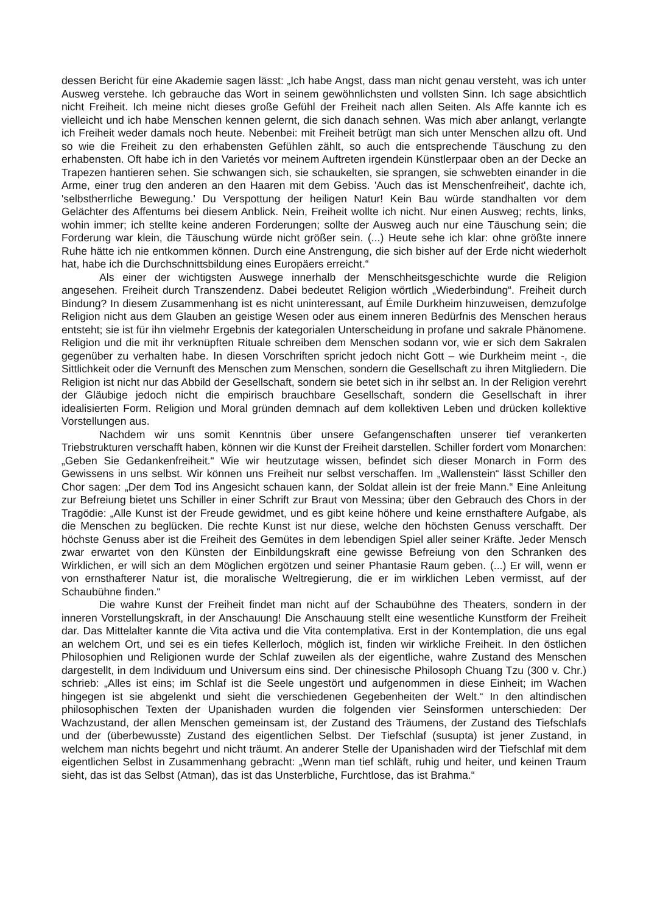dessen Bericht für eine Akademie sagen lässt: „Ich habe Angst, dass man nicht genau versteht, was ich unter Ausweg verstehe. Ich gebrauche das Wort in seinem gewöhnlichsten und vollsten Sinn. Ich sage absichtlich nicht Freiheit. Ich meine nicht dieses große Gefühl der Freiheit nach allen Seiten. Als Affe kannte ich es vielleicht und ich habe Menschen kennen gelernt, die sich danach sehnen. Was mich aber anlangt, verlangte ich Freiheit weder damals noch heute. Nebenbei: mit Freiheit betrügt man sich unter Menschen allzu oft. Und so wie die Freiheit zu den erhabensten Gefühlen zählt, so auch die entsprechende Täuschung zu den erhabensten. Oft habe ich in den Varietés vor meinem Auftreten irgendein Künstlerpaar oben an der Decke an Trapezen hantieren sehen. Sie schwangen sich, sie schaukelten, sie sprangen, sie schwebten einander in die Arme, einer trug den anderen an den Haaren mit dem Gebiss. 'Auch das ist Menschenfreiheit', dachte ich, 'selbstherrliche Bewegung.' Du Verspottung der heiligen Natur! Kein Bau würde standhalten vor dem Gelächter des Affentums bei diesem Anblick. Nein, Freiheit wollte ich nicht. Nur einen Ausweg; rechts, links, wohin immer; ich stellte keine anderen Forderungen; sollte der Ausweg auch nur eine Täuschung sein; die Forderung war klein, die Täuschung würde nicht größer sein. (...) Heute sehe ich klar: ohne größte innere Ruhe hätte ich nie entkommen können. Durch eine Anstrengung, die sich bisher auf der Erde nicht wiederholt hat, habe ich die Durchschnittsbildung eines Europäers erreicht.“
Als einer der wichtigsten Auswege innerhalb der Menschheitsgeschichte wurde die Religion angesehen. Freiheit durch Transzendenz. Dabei bedeutet Religion wörtlich „Wiederbindung“. Freiheit durch Bindung? In diesem Zusammenhang ist es nicht uninteressant, auf Émile Durkheim hinzuweisen, demzufolge Religion nicht aus dem Glauben an geistige Wesen oder aus einem inneren Bedürfnis des Menschen heraus entsteht; sie ist für ihn vielmehr Ergebnis der kategorialen Unterscheidung in profane und sakrale Phänomene. Religion und die mit ihr verknüpften Rituale schreiben dem Menschen sodann vor, wie er sich dem Sakralen gegenüber zu verhalten habe. In diesen Vorschriften spricht jedoch nicht Gott – wie Durkheim meint -, die Sittlichkeit oder die Vernunft des Menschen zum Menschen, sondern die Gesellschaft zu ihren Mitgliedern. Die Religion ist nicht nur das Abbild der Gesellschaft, sondern sie betet sich in ihr selbst an. In der Religion verehrt der Gläubige jedoch nicht die empirisch brauchbare Gesellschaft, sondern die Gesellschaft in ihrer idealisierten Form. Religion und Moral gründen demnach auf dem kollektiven Leben und drücken kollektive Vorstellungen aus.
Nachdem wir uns somit Kenntnis über unsere Gefangenschaften unserer tief verankerten Triebstrukturen verschafft haben, können wir die Kunst der Freiheit darstellen. Schiller fordert vom Monarchen: „Geben Sie Gedankenfreiheit.“ Wie wir heutzutage wissen, befindet sich dieser Monarch in Form des Gewissens in uns selbst. Wir können uns Freiheit nur selbst verschaffen. Im „Wallenstein“ lässt Schiller den Chor sagen: „Der dem Tod ins Angesicht schauen kann, der Soldat allein ist der freie Mann.“ Eine Anleitung zur Befreiung bietet uns Schiller in einer Schrift zur Braut von Messina; über den Gebrauch des Chors in der Tragödie: „Alle Kunst ist der Freude gewidmet, und es gibt keine höhere und keine ernsthaftere Aufgabe, als die Menschen zu beglücken. Die rechte Kunst ist nur diese, welche den höchsten Genuss verschafft. Der höchste Genuss aber ist die Freiheit des Gemütes in dem lebendigen Spiel aller seiner Kräfte. Jeder Mensch zwar erwartet von den Künsten der Einbildungskraft eine gewisse Befreiung von den Schranken des Wirklichen, er will sich an dem Möglichen ergötzen und seiner Phantasie Raum geben. (...) Er will, wenn er von ernsthafterer Natur ist, die moralische Weltregierung, die er im wirklichen Leben vermisst, auf der Schaubühne finden.“
Die wahre Kunst der Freiheit findet man nicht auf der Schaubühne des Theaters, sondern in der inneren Vorstellungskraft, in der Anschauung! Die Anschauung stellt eine wesentliche Kunstform der Freiheit dar. Das Mittelalter kannte die Vita activa und die Vita contemplativa. Erst in der Kontemplation, die uns egal an welchem Ort, und sei es ein tiefes Kellerloch, möglich ist, finden wir wirkliche Freiheit. In den östlichen Philosophien und Religionen wurde der Schlaf zuweilen als der eigentliche, wahre Zustand des Menschen dargestellt, in dem Individuum und Universum eins sind. Der chinesische Philosoph Chuang Tzu (300 v. Chr.) schrieb: „Alles ist eins; im Schlaf ist die Seele ungestört und aufgenommen in diese Einheit; im Wachen hingegen ist sie abgelenkt und sieht die verschiedenen Gegebenheiten der Welt.“ In den altindischen philosophischen Texten der Upanishaden wurden die folgenden vier Seinsformen unterschieden: Der Wachzustand, der allen Menschen gemeinsam ist, der Zustand des Träumens, der Zustand des Tiefschlafs und der (überbewusste) Zustand des eigentlichen Selbst. Der Tiefschlaf (susupta) ist jener Zustand, in welchem man nichts begehrt und nicht träumt. An anderer Stelle der Upanishaden wird der Tiefschlaf mit dem eigentlichen Selbst in Zusammenhang gebracht: „Wenn man tief schläft, ruhig und heiter, und keinen Traum sieht, das ist das Selbst (Atman), das ist das Unsterbliche, Furchtlose, das ist Brahma.“